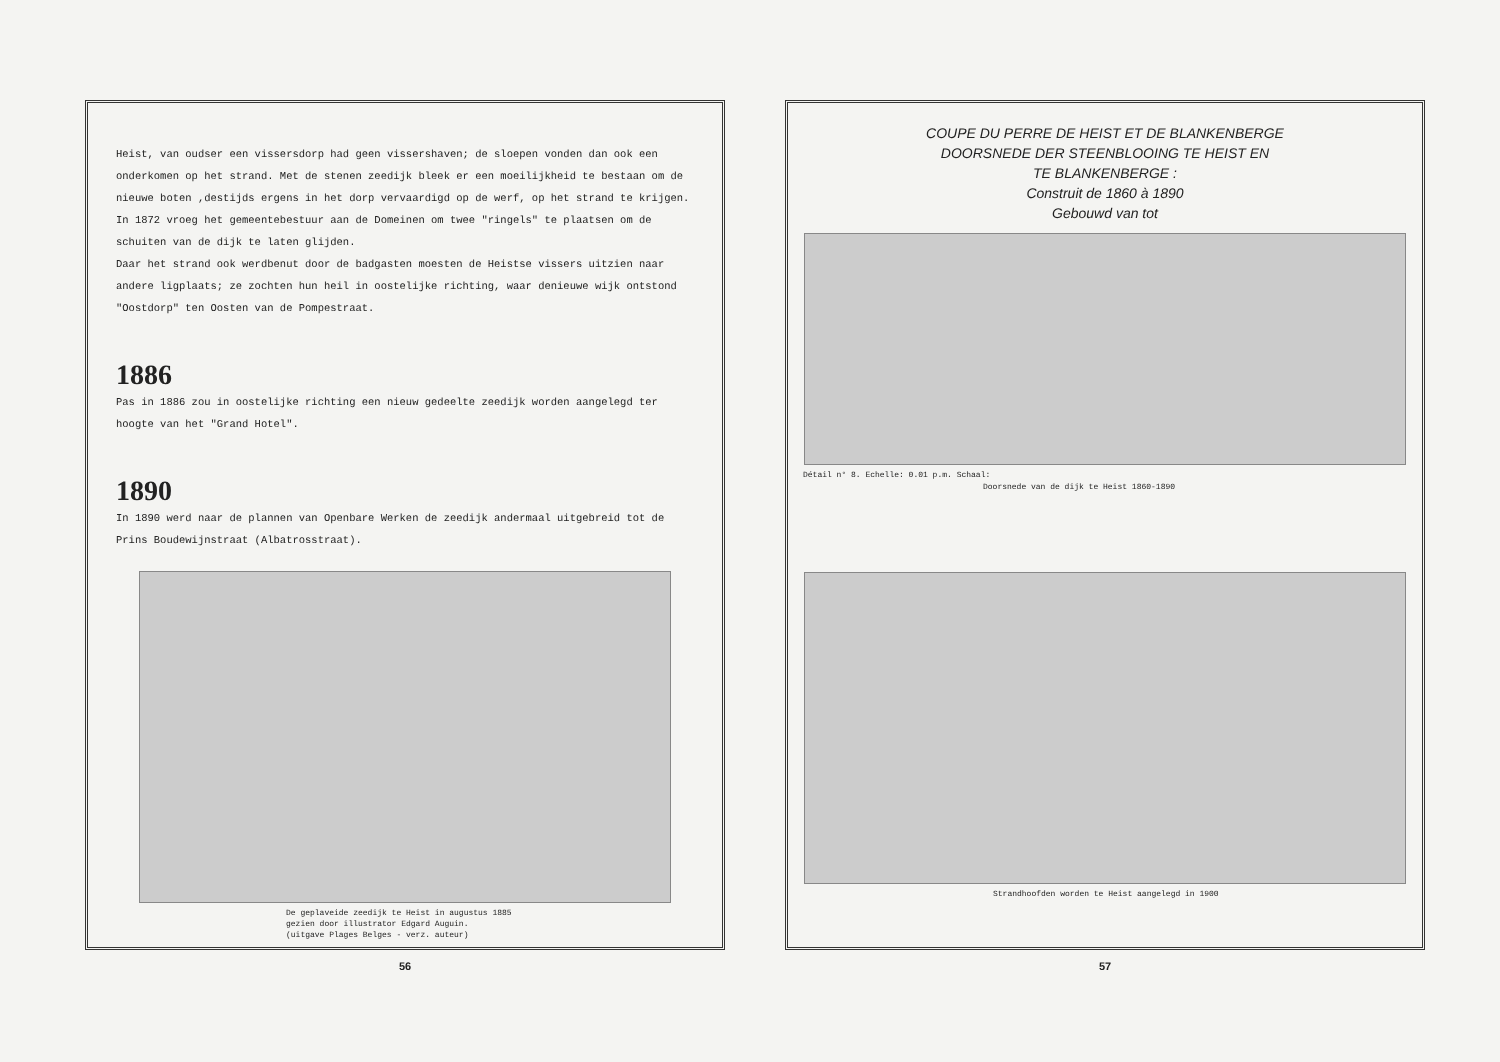Heist, van oudser een vissersdorp had geen vissershaven; de sloepen vonden dan ook een onderkomen op het strand. Met de stenen zeedijk bleek er een moeilijkheid te bestaan om de nieuwe boten ,destijds ergens in het dorp vervaardigd op de werf, op het strand te krijgen. In 1872 vroeg het gemeentebestuur aan de Domeinen om twee "ringels" te plaatsen om de schuiten van de dijk te laten glijden.
Daar het strand ook werdbenut door de badgasten moesten de Heistse vissers uitzien naar andere ligplaats; ze zochten hun heil in oostelijke richting, waar denieuwe wijk ontstond "Oostdorp" ten Oosten van de Pompestraat.
1886
Pas in 1886 zou in oostelijke richting een nieuw gedeelte zeedijk worden aangelegd ter hoogte van het "Grand Hotel".
1890
In 1890 werd naar de plannen van Openbare Werken de zeedijk andermaal uitgebreid tot de Prins Boudewijnstraat (Albatrosstraat).
De geplaveide zeedijk te Heist in augustus 1885
gezien door illustrator Edgard Auguin.
(uitgave Plages Belges - verz. auteur)
56
COUPE DU PERRE DE HEIST ET DE BLANKENBERGE
DOORSNEDE DER STEENBLOOING TE HEIST EN
TE BLANKENBERGE :
Construit de 1860 à 1890
Gebouwd van tot
Détail n° 8. Echelle: 0.01 p.m. Schaal:
Doorsnede van de dijk te Heist 1860-1890
Strandhoofden worden te Heist aangelegd in 1900
57